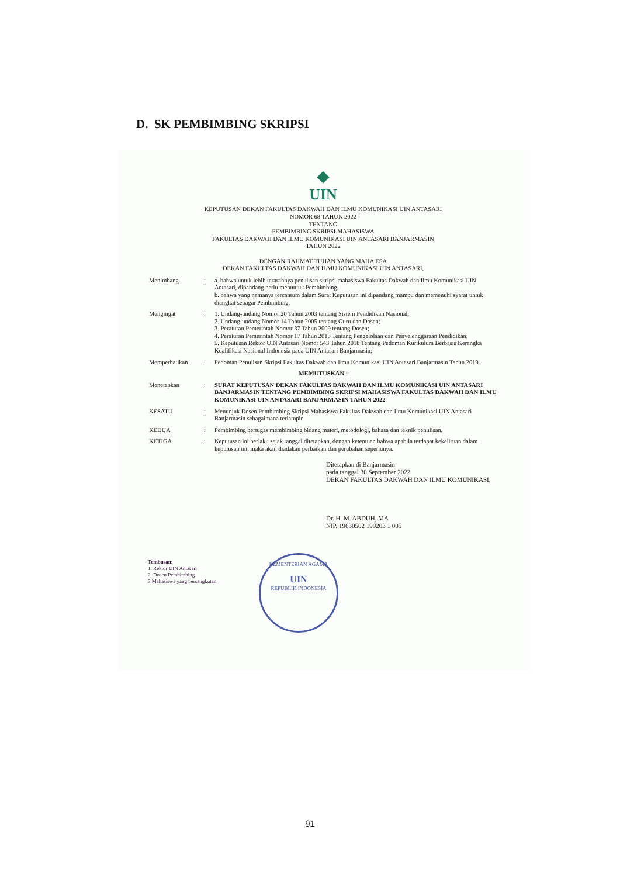D. SK PEMBIMBING SKRIPSI
◆
UIN
KEPUTUSAN DEKAN FAKULTAS DAKWAH DAN ILMU KOMUNIKASI UIN ANTASARI
NOMOR 68 TAHUN 2022
TENTANG
PEMBIMBING SKRIPSI MAHASISWA
FAKULTAS DAKWAH DAN ILMU KOMUNIKASI UIN ANTASARI BANJARMASIN
TAHUN 2022
DENGAN RAHMAT TUHAN YANG MAHA ESA
DEKAN FAKULTAS DAKWAH DAN ILMU KOMUNIKASI UIN ANTASARI,
| Menimbang | : | a. bahwa untuk lebih terarahnya penulisan skripsi mahasiswa Fakultas Dakwah dan Ilmu Komunikasi UIN Antasari, dipandang perlu menunjuk Pembimbing. b. bahwa yang namanya tercantum dalam Surat Keputusan ini dipandang mampu dan memenuhi syarat untuk diangkat sebagai Pembimbing. |
| Mengingat | : | 1. Undang-undang Nomor 20 Tahun 2003 tentang Sistem Pendidikan Nasional; 2. Undang-undang Nomor 14 Tahun 2005 tentang Guru dan Dosen; 3. Peraturan Pemerintah Nomor 37 Tahun 2009 tentang Dosen; 4. Peraturan Pemerintah Nomor 17 Tahun 2010 Tentang Pengelolaan dan Penyelenggaraan Pendidikan; 5. Keputusan Rektor UIN Antasari Nomor 543 Tahun 2018 Tentang Pedoman Kurikulum Berbasis Kerangka Kualifikasi Nasional Indonesia pada UIN Antasari Banjarmasin; |
| Memperhatikan | : | Pedoman Penulisan Skripsi Fakultas Dakwah dan Ilmu Komunikasi UIN Antasari Banjarmasin Tahun 2019. |
| MEMUTUSKAN : | | |
| Menetapkan | : | SURAT KEPUTUSAN DEKAN FAKULTAS DAKWAH DAN ILMU KOMUNIKASI UIN ANTASARI BANJARMASIN TENTANG PEMBIMBING SKRIPSI MAHASISWA FAKULTAS DAKWAH DAN ILMU KOMUNIKASI UIN ANTASARI BANJARMASIN TAHUN 2022 |
| KESATU | : | Menunjuk Dosen Pembimbing Skripsi Mahasiswa Fakultas Dakwah dan Ilmu Komunikasi UIN Antasari Banjarmasin sebagaimana terlampir |
| KEDUA | : | Pembimbing bertugas membimbing bidang materi, metodologi, bahasa dan teknik penulisan. |
| KETIGA | : | Keputusan ini berlaku sejak tanggal ditetapkan, dengan ketentuan bahwa apabila terdapat kekeliruan dalam keputusan ini, maka akan diadakan perbaikan dan perubahan seperlunya. |
Ditetapkan di Banjarmasin
pada tanggal 30 September 2022
DEKAN FAKULTAS DAKWAH DAN ILMU KOMUNIKASI,
Dr. H. M. ABDUH, MA
NIP. 19630502 199203 1 005
KEMENTERIAN AGAMA
UIN
REPUBLIK INDONESIA
Tembusan:
1. Rektor UIN Antasari
2. Dosen Pembimbing.
3 Mahasiswa yang bersangkutan
91